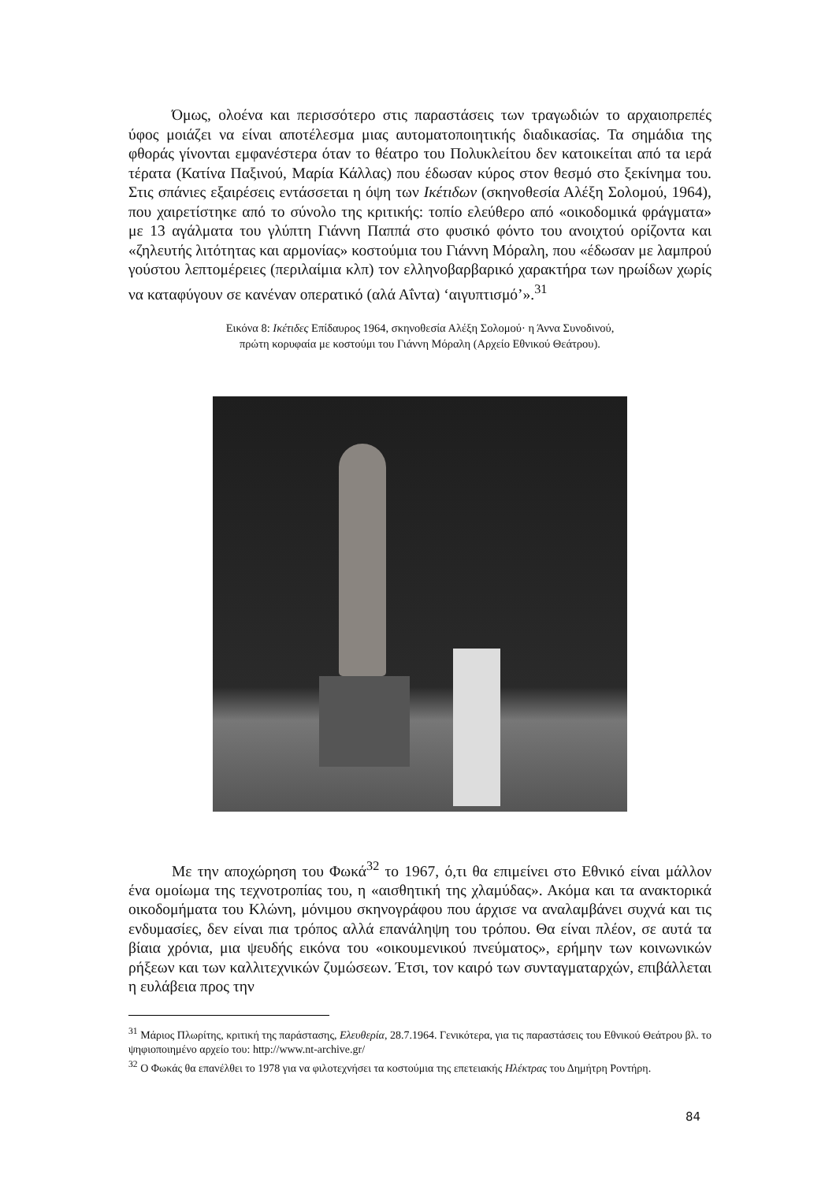Όμως, ολοένα και περισσότερο στις παραστάσεις των τραγωδιών το αρχαιοπρεπές ύφος μοιάζει να είναι αποτέλεσμα μιας αυτοματοποιητικής διαδικασίας. Τα σημάδια της φθοράς γίνονται εμφανέστερα όταν το θέατρο του Πολυκλείτου δεν κατοικείται από τα ιερά τέρατα (Κατίνα Παξινού, Μαρία Κάλλας) που έδωσαν κύρος στον θεσμό στο ξεκίνημα του. Στις σπάνιες εξαιρέσεις εντάσσεται η όψη των Ικέτιδων (σκηνοθεσία Αλέξη Σολομού, 1964), που χαιρετίστηκε από το σύνολο της κριτικής: τοπίο ελεύθερο από «οικοδομικά φράγματα» με 13 αγάλματα του γλύπτη Γιάννη Παππά στο φυσικό φόντο του ανοιχτού ορίζοντα και «ζηλευτής λιτότητας και αρμονίας» κοστούμια του Γιάννη Μόραλη, που «έδωσαν με λαμπρού γούστου λεπτομέρειες (περιλαίμια κλπ) τον ελληνοβαρβαρικό χαρακτήρα των ηρωίδων χωρίς να καταφύγουν σε κανέναν οπερατικό (αλά Αΐντα) ‘αιγυπτισμό’».<sup>31</sup>
Εικόνα 8: Ικέτιδες Επίδαυρος 1964, σκηνοθεσία Αλέξη Σολομού· η Άννα Συνοδινού,
πρώτη κορυφαία με κοστούμι του Γιάννη Μόραλη (Αρχείο Εθνικού Θεάτρου).
Με την αποχώρηση του Φωκά<sup>32</sup> το 1967, ό,τι θα επιμείνει στο Εθνικό είναι μάλλον ένα ομοίωμα της τεχνοτροπίας του, η «αισθητική της χλαμύδας». Ακόμα και τα ανακτορικά οικοδομήματα του Κλώνη, μόνιμου σκηνογράφου που άρχισε να αναλαμβάνει συχνά και τις ενδυμασίες, δεν είναι πια τρόπος αλλά επανάληψη του τρόπου. Θα είναι πλέον, σε αυτά τα βίαια χρόνια, μια ψευδής εικόνα του «οικουμενικού πνεύματος», ερήμην των κοινωνικών ρήξεων και των καλλιτεχνικών ζυμώσεων. Έτσι, τον καιρό των συνταγματαρχών, επιβάλλεται η ευλάβεια προς την
<sup>31</sup> Μάριος Πλωρίτης, κριτική της παράστασης, Ελευθερία, 28.7.1964. Γενικότερα, για τις παραστάσεις του Εθνικού Θεάτρου βλ. το ψηφιοποιημένο αρχείο του: http://www.nt-archive.gr/
<sup>32</sup> Ο Φωκάς θα επανέλθει το 1978 για να φιλοτεχνήσει τα κοστούμια της επετειακής Ηλέκτρας του Δημήτρη Ροντήρη.
84